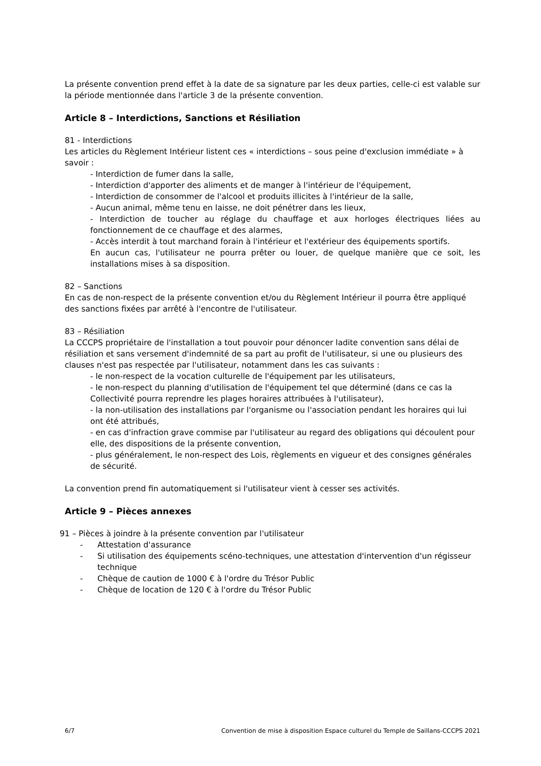La présente convention prend effet à la date de sa signature par les deux parties, celle-ci est valable sur la période mentionnée dans l'article 3 de la présente convention.
Article 8 – Interdictions, Sanctions et Résiliation
81 - Interdictions
Les articles du Règlement Intérieur listent ces « interdictions – sous peine d'exclusion immédiate » à savoir :
- Interdiction de fumer dans la salle,
- Interdiction d'apporter des aliments et de manger à l'intérieur de l'équipement,
- Interdiction de consommer de l'alcool et produits illicites à l'intérieur de la salle,
- Aucun animal, même tenu en laisse, ne doit pénétrer dans les lieux,
- Interdiction de toucher au réglage du chauffage et aux horloges électriques liées au fonctionnement de ce chauffage et des alarmes,
- Accès interdit à tout marchand forain à l'intérieur et l'extérieur des équipements sportifs.
En aucun cas, l'utilisateur ne pourra prêter ou louer, de quelque manière que ce soit, les installations mises à sa disposition.
82 – Sanctions
En cas de non-respect de la présente convention et/ou du Règlement Intérieur il pourra être appliqué des sanctions fixées par arrêté à l'encontre de l'utilisateur.
83 – Résiliation
La CCCPS propriétaire de l'installation a tout pouvoir pour dénoncer ladite convention sans délai de résiliation et sans versement d'indemnité de sa part au profit de l'utilisateur, si une ou plusieurs des clauses n'est pas respectée par l'utilisateur, notamment dans les cas suivants :
- le non-respect de la vocation culturelle de l'équipement par les utilisateurs,
- le non-respect du planning d'utilisation de l'équipement tel que déterminé (dans ce cas la Collectivité pourra reprendre les plages horaires attribuées à l'utilisateur),
- la non-utilisation des installations par l'organisme ou l'association pendant les horaires qui lui ont été attribués,
- en cas d'infraction grave commise par l'utilisateur au regard des obligations qui découlent pour elle, des dispositions de la présente convention,
- plus généralement, le non-respect des Lois, règlements en vigueur et des consignes générales de sécurité.
La convention prend fin automatiquement si l'utilisateur vient à cesser ses activités.
Article 9 – Pièces annexes
91 – Pièces à joindre à la présente convention par l'utilisateur
- Attestation d'assurance
- Si utilisation des équipements scéno-techniques, une attestation d'intervention d'un régisseur technique
- Chèque de caution de 1000 € à l'ordre du Trésor Public
- Chèque de location de 120 € à l'ordre du Trésor Public
6/7 Convention de mise à disposition Espace culturel du Temple de Saillans-CCCPS 2021